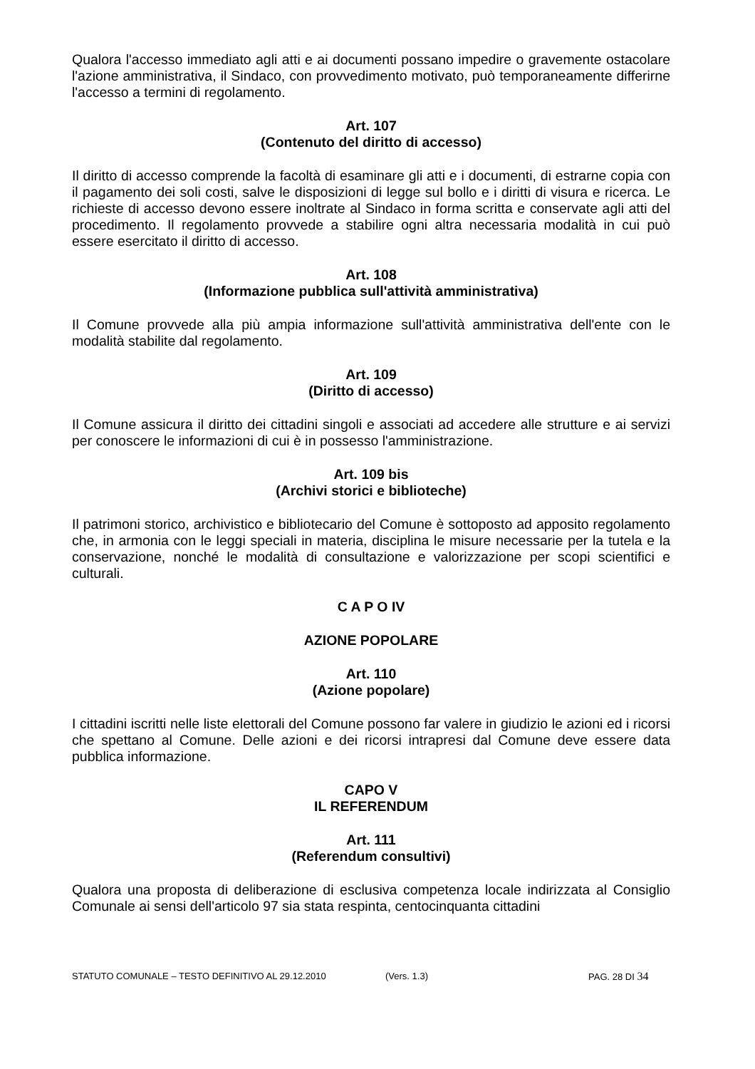Qualora l'accesso immediato agli atti e ai documenti possano impedire o gravemente ostacolare l'azione amministrativa, il Sindaco, con provvedimento motivato, può temporaneamente differirne l'accesso a termini di regolamento.
Art. 107
(Contenuto del diritto di accesso)
Il diritto di accesso comprende la facoltà di esaminare gli atti e i documenti, di estrarne copia con il pagamento dei soli costi, salve le disposizioni di legge sul bollo e i diritti di visura e ricerca. Le richieste di accesso devono essere inoltrate al Sindaco in forma scritta e conservate agli atti del procedimento. Il regolamento provvede a stabilire ogni altra necessaria modalità in cui può essere esercitato il diritto di accesso.
Art. 108
(Informazione pubblica sull'attività amministrativa)
Il Comune provvede alla più ampia informazione sull'attività amministrativa dell'ente con le modalità stabilite dal regolamento.
Art. 109
(Diritto di accesso)
Il Comune assicura il diritto dei cittadini singoli e associati ad accedere alle strutture e ai servizi per conoscere le informazioni di cui è in possesso l'amministrazione.
Art. 109 bis
(Archivi storici e biblioteche)
Il patrimoni storico, archivistico e bibliotecario del Comune è sottoposto ad apposito regolamento che, in armonia con le leggi speciali in materia, disciplina le misure necessarie per la tutela e la conservazione, nonché le modalità di consultazione e valorizzazione per scopi scientifici e culturali.
C A P O IV
AZIONE POPOLARE
Art. 110
(Azione popolare)
I cittadini iscritti nelle liste elettorali del Comune possono far valere in giudizio le azioni ed i ricorsi che spettano al Comune. Delle azioni e dei ricorsi intrapresi dal Comune deve essere data pubblica informazione.
CAPO V
IL REFERENDUM
Art. 111
(Referendum consultivi)
Qualora una proposta di deliberazione di esclusiva competenza locale indirizzata al Consiglio Comunale ai sensi dell'articolo 97 sia stata respinta, centocinquanta cittadini
STATUTO COMUNALE – TESTO DEFINITIVO AL 29.12.2010 (Vers. 1.3) PAG. 28 DI 34